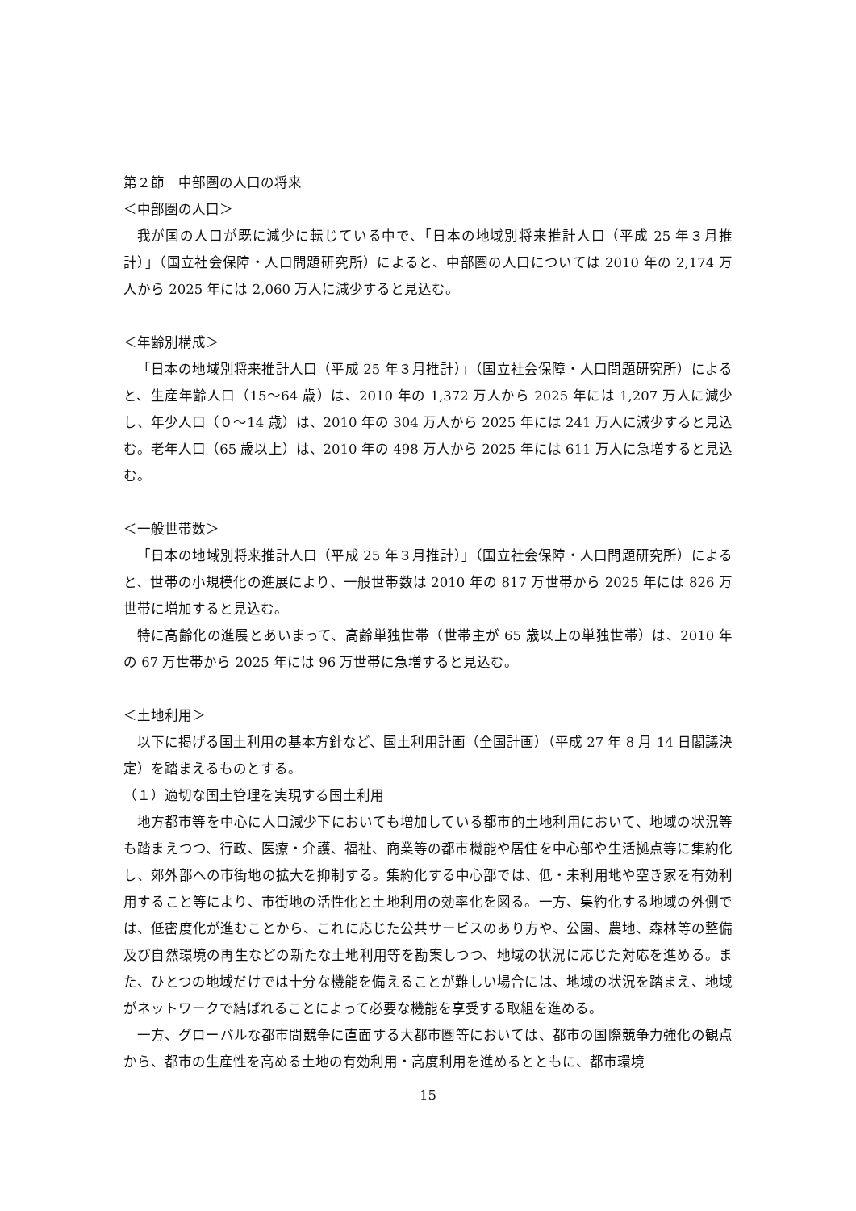第２節　中部圏の人口の将来
＜中部圏の人口＞
我が国の人口が既に減少に転じている中で、「日本の地域別将来推計人口（平成 25 年３月推計）」（国立社会保障・人口問題研究所）によると、中部圏の人口については 2010 年の 2,174 万人から 2025 年には 2,060 万人に減少すると見込む。
＜年齢別構成＞
「日本の地域別将来推計人口（平成 25 年３月推計）」（国立社会保障・人口問題研究所）によると、生産年齢人口（15〜64 歳）は、2010 年の 1,372 万人から 2025 年には 1,207 万人に減少し、年少人口（０〜14 歳）は、2010 年の 304 万人から 2025 年には 241 万人に減少すると見込む。老年人口（65 歳以上）は、2010 年の 498 万人から 2025 年には 611 万人に急増すると見込む。
＜一般世帯数＞
「日本の地域別将来推計人口（平成 25 年３月推計）」（国立社会保障・人口問題研究所）によると、世帯の小規模化の進展により、一般世帯数は 2010 年の 817 万世帯から 2025 年には 826 万世帯に増加すると見込む。
特に高齢化の進展とあいまって、高齢単独世帯（世帯主が 65 歳以上の単独世帯）は、2010 年の 67 万世帯から 2025 年には 96 万世帯に急増すると見込む。
＜土地利用＞
以下に掲げる国土利用の基本方針など、国土利用計画（全国計画）（平成 27 年 8 月 14 日閣議決定）を踏まえるものとする。
（１）適切な国土管理を実現する国土利用
地方都市等を中心に人口減少下においても増加している都市的土地利用において、地域の状況等も踏まえつつ、行政、医療・介護、福祉、商業等の都市機能や居住を中心部や生活拠点等に集約化し、郊外部への市街地の拡大を抑制する。集約化する中心部では、低・未利用地や空き家を有効利用すること等により、市街地の活性化と土地利用の効率化を図る。一方、集約化する地域の外側では、低密度化が進むことから、これに応じた公共サービスのあり方や、公園、農地、森林等の整備及び自然環境の再生などの新たな土地利用等を勘案しつつ、地域の状況に応じた対応を進める。また、ひとつの地域だけでは十分な機能を備えることが難しい場合には、地域の状況を踏まえ、地域がネットワークで結ばれることによって必要な機能を享受する取組を進める。
一方、グローバルな都市間競争に直面する大都市圏等においては、都市の国際競争力強化の観点から、都市の生産性を高める土地の有効利用・高度利用を進めるとともに、都市環境
15